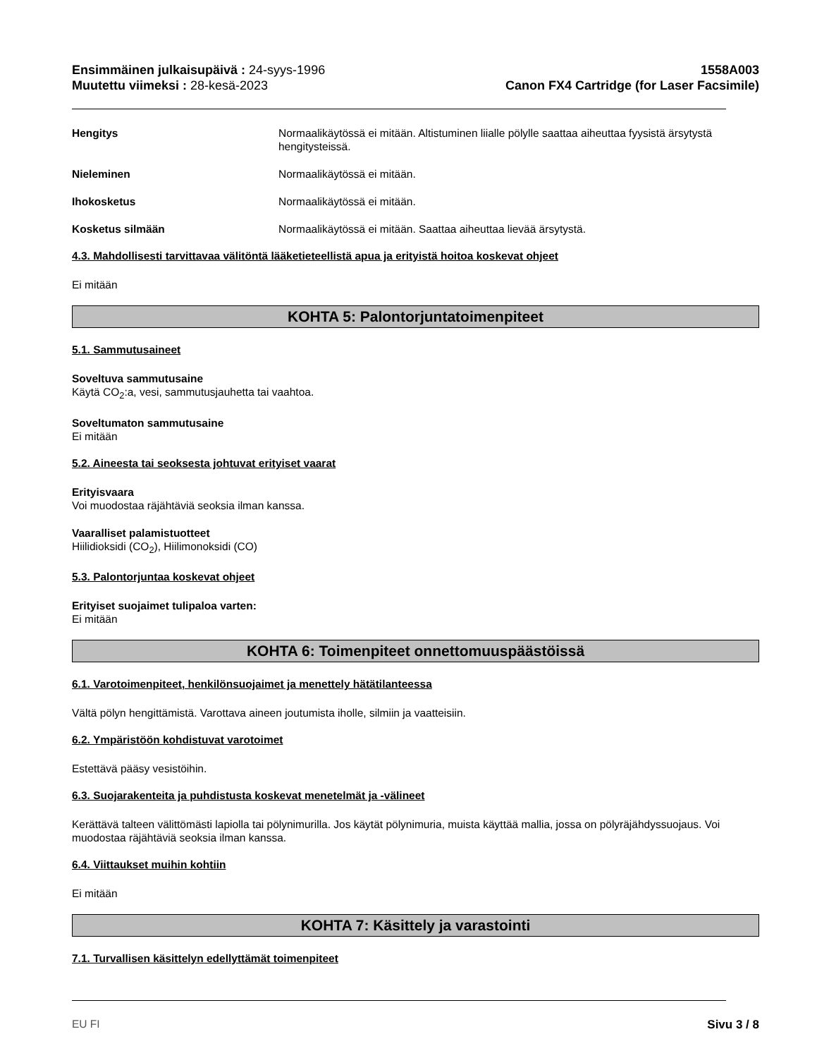Ensimmäinen julkaisupäivä : 24-syys-1996
Muutettu viimeksi : 28-kesä-2023
1558A003
Canon FX4 Cartridge (for Laser Facsimile)
Hengitys Normaalikäytössä ei mitään. Altistuminen liialle pölylle saattaa aiheuttaa fyysistä ärsytystä hengitysteissä.
Nieleminen Normaalikäytössä ei mitään.
Ihokosketus Normaalikäytössä ei mitään.
Kosketus silmään Normaalikäytössä ei mitään. Saattaa aiheuttaa lievää ärsytystä.
4.3. Mahdollisesti tarvittavaa välitöntä lääketieteellistä apua ja erityistä hoitoa koskevat ohjeet
Ei mitään
KOHTA 5: Palontorjuntatoimenpiteet
5.1. Sammutusaineet
Soveltuva sammutusaine
Käytä CO<sub>2</sub>:a, vesi, sammutusjauhetta tai vaahtoa.
Soveltumaton sammutusaine
Ei mitään
5.2. Aineesta tai seoksesta johtuvat erityiset vaarat
Erityisvaara
Voi muodostaa räjähtäviä seoksia ilman kanssa.
Vaaralliset palamistuotteet
Hiilidioksidi (CO<sub>2</sub>), Hiilimonoksidi (CO)
5.3. Palontorjuntaa koskevat ohjeet
Erityiset suojaimet tulipaloa varten:
Ei mitään
KOHTA 6: Toimenpiteet onnettomuuspäästöissä
6.1. Varotoimenpiteet, henkilönsuojaimet ja menettely hätätilanteessa
Vältä pölyn hengittämistä. Varottava aineen joutumista iholle, silmiin ja vaatteisiin.
6.2. Ympäristöön kohdistuvat varotoimet
Estettävä pääsy vesistöihin.
6.3. Suojarakenteita ja puhdistusta koskevat menetelmät ja -välineet
Kerättävä talteen välittömästi lapiolla tai pölynimurilla. Jos käytät pölynimuria, muista käyttää mallia, jossa on pölyräjähdyssuojaus. Voi muodostaa räjähtäviä seoksia ilman kanssa.
6.4. Viittaukset muihin kohtiin
Ei mitään
KOHTA 7: Käsittely ja varastointi
7.1. Turvallisen käsittelyn edellyttämät toimenpiteet
EU FI Sivu 3 / 8